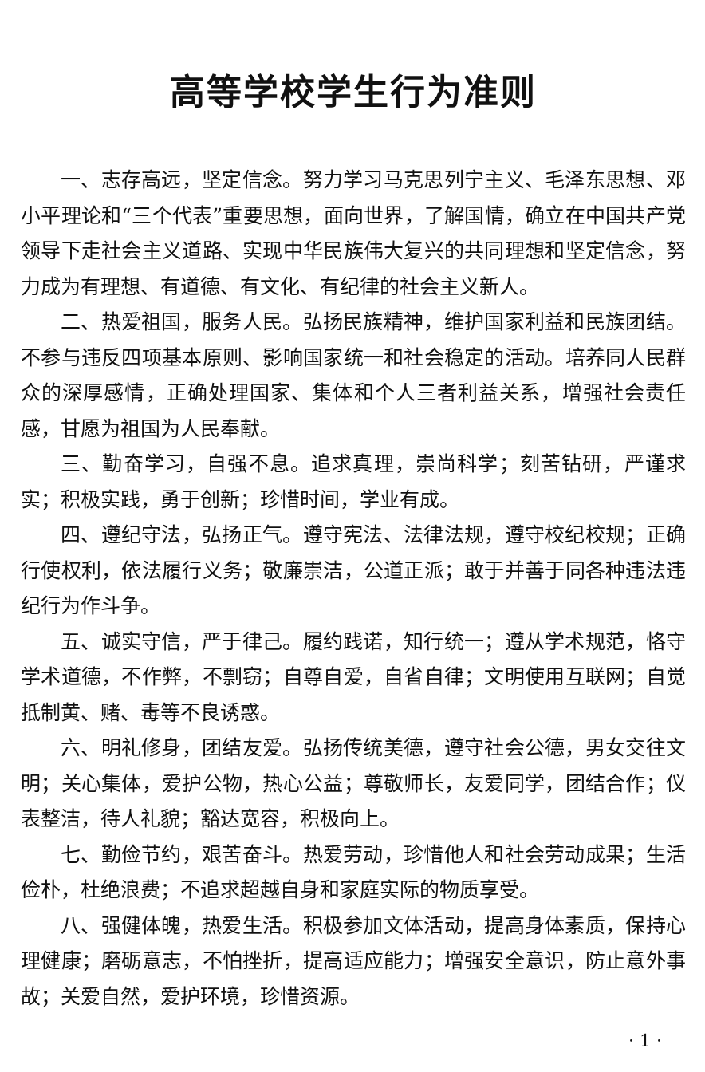高等学校学生行为准则
一、志存高远，坚定信念。努力学习马克思列宁主义、毛泽东思想、邓小平理论和“三个代表”重要思想，面向世界，了解国情，确立在中国共产党领导下走社会主义道路、实现中华民族伟大复兴的共同理想和坚定信念，努力成为有理想、有道德、有文化、有纪律的社会主义新人。
二、热爱祖国，服务人民。弘扬民族精神，维护国家利益和民族团结。不参与违反四项基本原则、影响国家统一和社会稳定的活动。培养同人民群众的深厚感情，正确处理国家、集体和个人三者利益关系，增强社会责任感，甘愿为祖国为人民奉献。
三、勤奋学习，自强不息。追求真理，崇尚科学；刻苦钻研，严谨求实；积极实践，勇于创新；珍惜时间，学业有成。
四、遵纪守法，弘扬正气。遵守宪法、法律法规，遵守校纪校规；正确行使权利，依法履行义务；敬廉崇洁，公道正派；敢于并善于同各种违法违纪行为作斗争。
五、诚实守信，严于律己。履约践诺，知行统一；遵从学术规范，恪守学术道德，不作弊，不剽窃；自尊自爱，自省自律；文明使用互联网；自觉抵制黄、赌、毒等不良诱惑。
六、明礼修身，团结友爱。弘扬传统美德，遵守社会公德，男女交往文明；关心集体，爱护公物，热心公益；尊敬师长，友爱同学，团结合作；仪表整洁，待人礼貌；豁达宽容，积极向上。
七、勤俭节约，艰苦奋斗。热爱劳动，珍惜他人和社会劳动成果；生活俭朴，杜绝浪费；不追求超越自身和家庭实际的物质享受。
八、强健体魄，热爱生活。积极参加文体活动，提高身体素质，保持心理健康；磨砺意志，不怕挫折，提高适应能力；增强安全意识，防止意外事故；关爱自然，爱护环境，珍惜资源。
· 1 ·